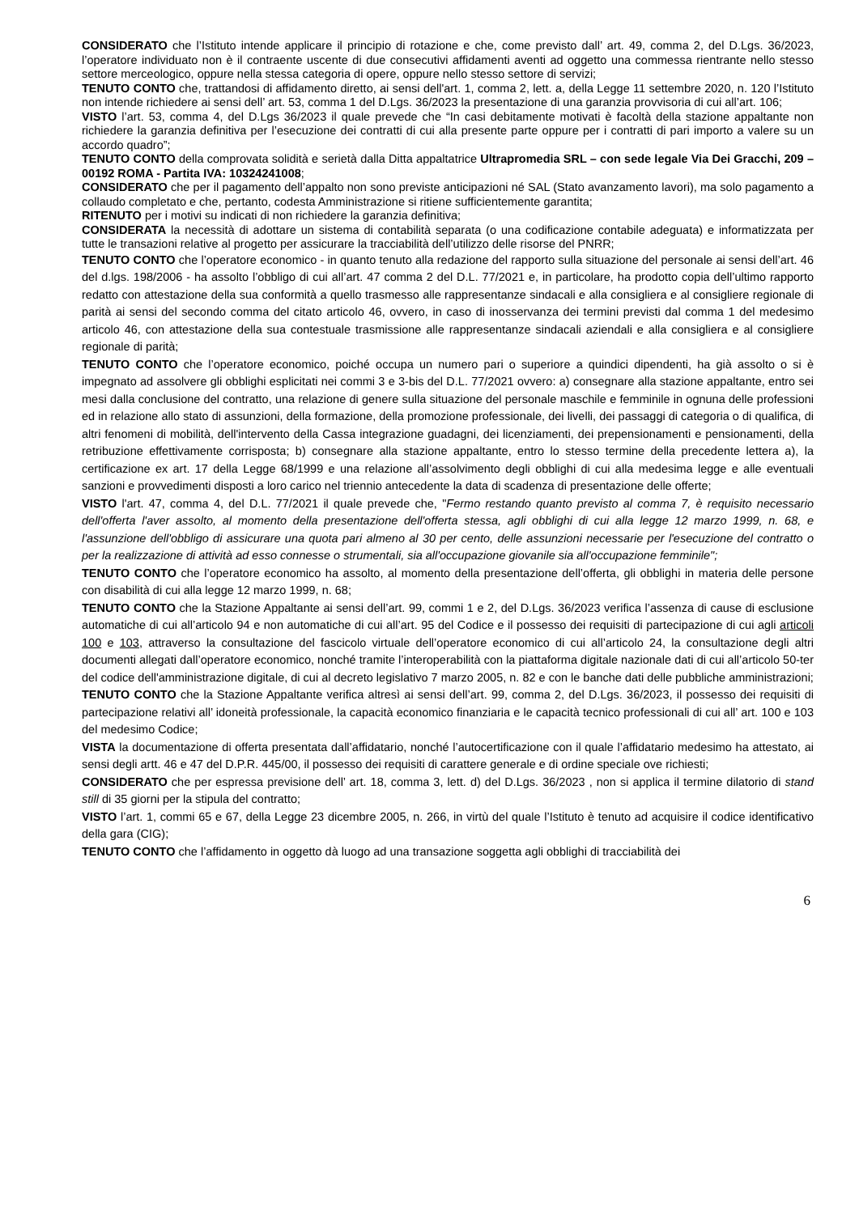CONSIDERATO che l’Istituto intende applicare il principio di rotazione e che, come previsto dall’ art. 49, comma 2, del D.Lgs. 36/2023, l’operatore individuato non è il contraente uscente di due consecutivi affidamenti aventi ad oggetto una commessa rientrante nello stesso settore merceologico, oppure nella stessa categoria di opere, oppure nello stesso settore di servizi;
TENUTO CONTO che, trattandosi di affidamento diretto, ai sensi dell'art. 1, comma 2, lett. a, della Legge 11 settembre 2020, n. 120 l’Istituto non intende richiedere ai sensi dell’ art. 53, comma 1 del D.Lgs. 36/2023 la presentazione di una garanzia provvisoria di cui all’art. 106;
VISTO l’art. 53, comma 4, del D.Lgs 36/2023 il quale prevede che “In casi debitamente motivati è facoltà della stazione appaltante non richiedere la garanzia definitiva per l’esecuzione dei contratti di cui alla presente parte oppure per i contratti di pari importo a valere su un accordo quadro”;
TENUTO CONTO della comprovata solidità e serietà dalla Ditta appaltatrice Ultrapromedia SRL – con sede legale Via Dei Gracchi, 209 – 00192 ROMA - Partita IVA: 10324241008;
CONSIDERATO che per il pagamento dell’appalto non sono previste anticipazioni né SAL (Stato avanzamento lavori), ma solo pagamento a collaudo completato e che, pertanto, codesta Amministrazione si ritiene sufficientemente garantita;
RITENUTO per i motivi su indicati di non richiedere la garanzia definitiva;
CONSIDERATA la necessità di adottare un sistema di contabilità separata (o una codificazione contabile adeguata) e informatizzata per tutte le transazioni relative al progetto per assicurare la tracciabilità dell’utilizzo delle risorse del PNRR;
TENUTO CONTO che l’operatore economico - in quanto tenuto alla redazione del rapporto sulla situazione del personale ai sensi dell’art. 46 del d.lgs. 198/2006 - ha assolto l’obbligo di cui all’art. 47 comma 2 del D.L. 77/2021 e, in particolare, ha prodotto copia dell’ultimo rapporto redatto con attestazione della sua conformità a quello trasmesso alle rappresentanze sindacali e alla consigliera e al consigliere regionale di parità ai sensi del secondo comma del citato articolo 46, ovvero, in caso di inosservanza dei termini previsti dal comma 1 del medesimo articolo 46, con attestazione della sua contestuale trasmissione alle rappresentanze sindacali aziendali e alla consigliera e al consigliere regionale di parità;
TENUTO CONTO che l’operatore economico, poiché occupa un numero pari o superiore a quindici dipendenti, ha già assolto o si è impegnato ad assolvere gli obblighi esplicitati nei commi 3 e 3-bis del D.L. 77/2021 ovvero: a) consegnare alla stazione appaltante, entro sei mesi dalla conclusione del contratto, una relazione di genere sulla situazione del personale maschile e femminile in ognuna delle professioni ed in relazione allo stato di assunzioni, della formazione, della promozione professionale, dei livelli, dei passaggi di categoria o di qualifica, di altri fenomeni di mobilità, dell'intervento della Cassa integrazione guadagni, dei licenziamenti, dei prepensionamenti e pensionamenti, della retribuzione effettivamente corrisposta; b) consegnare alla stazione appaltante, entro lo stesso termine della precedente lettera a), la certificazione ex art. 17 della Legge 68/1999 e una relazione all’assolvimento degli obblighi di cui alla medesima legge e alle eventuali sanzioni e provvedimenti disposti a loro carico nel triennio antecedente la data di scadenza di presentazione delle offerte;
VISTO l'art. 47, comma 4, del D.L. 77/2021 il quale prevede che, "Fermo restando quanto previsto al comma 7, è requisito necessario dell'offerta l'aver assolto, al momento della presentazione dell'offerta stessa, agli obblighi di cui alla legge 12 marzo 1999, n. 68, e l'assunzione dell'obbligo di assicurare una quota pari almeno al 30 per cento, delle assunzioni necessarie per l'esecuzione del contratto o per la realizzazione di attività ad esso connesse o strumentali, sia all'occupazione giovanile sia all'occupazione femminile";
TENUTO CONTO che l’operatore economico ha assolto, al momento della presentazione dell’offerta, gli obblighi in materia delle persone con disabilità di cui alla legge 12 marzo 1999, n. 68;
TENUTO CONTO che la Stazione Appaltante ai sensi dell’art. 99, commi 1 e 2, del D.Lgs. 36/2023 verifica l’assenza di cause di esclusione automatiche di cui all’articolo 94 e non automatiche di cui all’art. 95 del Codice e il possesso dei requisiti di partecipazione di cui agli articoli 100 e 103, attraverso la consultazione del fascicolo virtuale dell’operatore economico di cui all’articolo 24, la consultazione degli altri documenti allegati dall’operatore economico, nonché tramite l’interoperabilità con la piattaforma digitale nazionale dati di cui all’articolo 50-ter del codice dell'amministrazione digitale, di cui al decreto legislativo 7 marzo 2005, n. 82 e con le banche dati delle pubbliche amministrazioni;
TENUTO CONTO che la Stazione Appaltante verifica altresì ai sensi dell’art. 99, comma 2, del D.Lgs. 36/2023, il possesso dei requisiti di partecipazione relativi all’ idoneità professionale, la capacità economico finanziaria e le capacità tecnico professionali di cui all’ art. 100 e 103 del medesimo Codice;
VISTA la documentazione di offerta presentata dall’affidatario, nonché l’autocertificazione con il quale l’affidatario medesimo ha attestato, ai sensi degli artt. 46 e 47 del D.P.R. 445/00, il possesso dei requisiti di carattere generale e di ordine speciale ove richiesti;
CONSIDERATO che per espressa previsione dell’ art. 18, comma 3, lett. d) del D.Lgs. 36/2023 , non si applica il termine dilatorio di stand still di 35 giorni per la stipula del contratto;
VISTO l’art. 1, commi 65 e 67, della Legge 23 dicembre 2005, n. 266, in virtù del quale l’Istituto è tenuto ad acquisire il codice identificativo della gara (CIG);
TENUTO CONTO che l’affidamento in oggetto dà luogo ad una transazione soggetta agli obblighi di tracciabilità dei
6